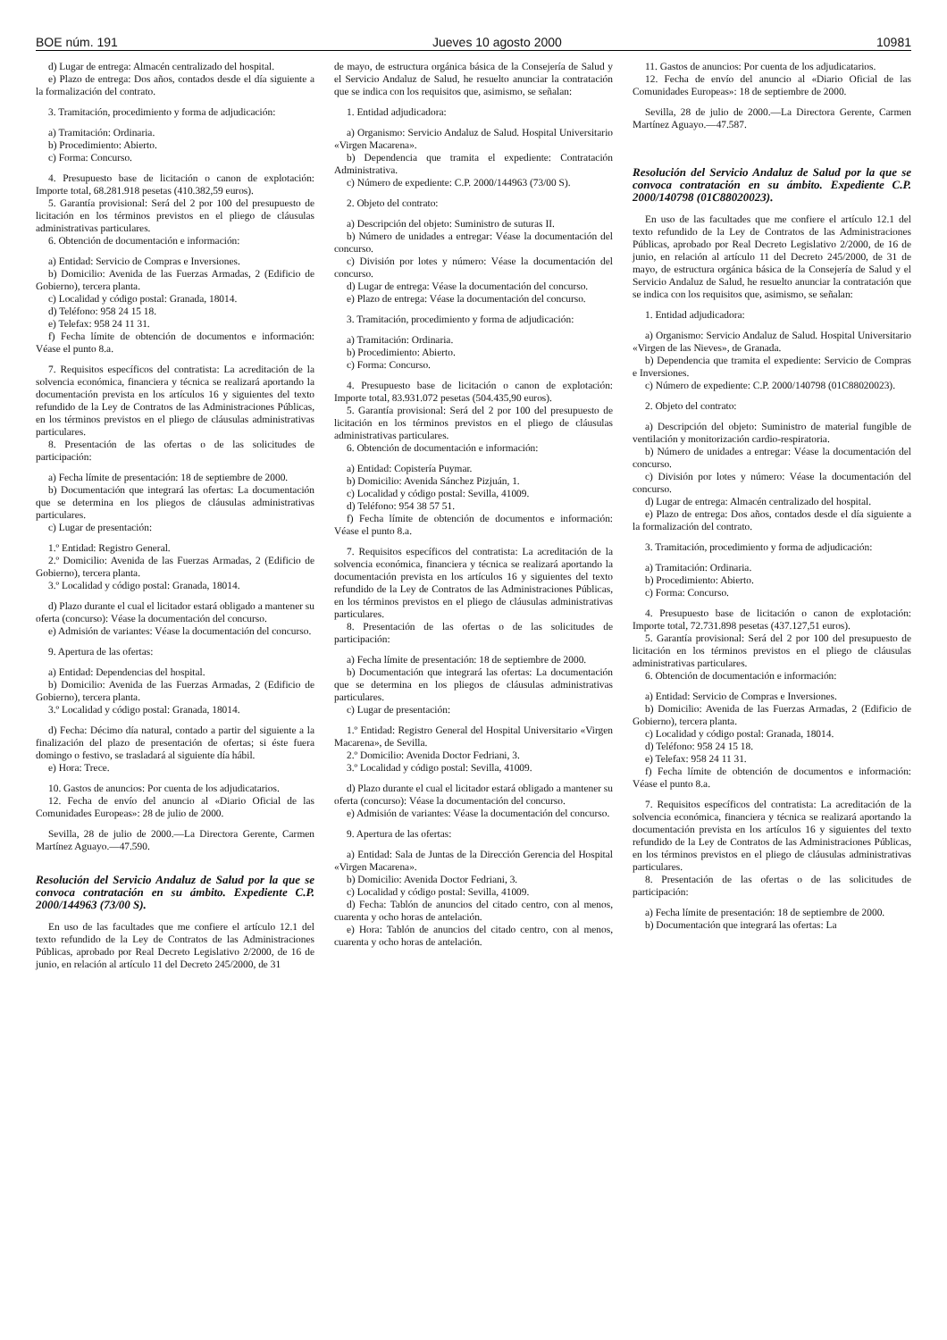BOE núm. 191 Jueves 10 agosto 2000 10981
d) Lugar de entrega: Almacén centralizado del hospital.
e) Plazo de entrega: Dos años, contados desde el día siguiente a la formalización del contrato.
3. Tramitación, procedimiento y forma de adjudicación:
a) Tramitación: Ordinaria.
b) Procedimiento: Abierto.
c) Forma: Concurso.
4. Presupuesto base de licitación o canon de explotación: Importe total, 68.281.918 pesetas (410.382,59 euros).
5. Garantía provisional: Será del 2 por 100 del presupuesto de licitación en los términos previstos en el pliego de cláusulas administrativas particulares.
6. Obtención de documentación e información:
a) Entidad: Servicio de Compras e Inversiones.
b) Domicilio: Avenida de las Fuerzas Armadas, 2 (Edificio de Gobierno), tercera planta.
c) Localidad y código postal: Granada, 18014.
d) Teléfono: 958 24 15 18.
e) Telefax: 958 24 11 31.
f) Fecha límite de obtención de documentos e información: Véase el punto 8.a.
7. Requisitos específicos del contratista: La acreditación de la solvencia económica, financiera y técnica se realizará aportando la documentación prevista en los artículos 16 y siguientes del texto refundido de la Ley de Contratos de las Administraciones Públicas, en los términos previstos en el pliego de cláusulas administrativas particulares.
8. Presentación de las ofertas o de las solicitudes de participación:
a) Fecha límite de presentación: 18 de septiembre de 2000.
b) Documentación que integrará las ofertas: La documentación que se determina en los pliegos de cláusulas administrativas particulares.
c) Lugar de presentación:
1.º Entidad: Registro General.
2.º Domicilio: Avenida de las Fuerzas Armadas, 2 (Edificio de Gobierno), tercera planta.
3.º Localidad y código postal: Granada, 18014.
d) Plazo durante el cual el licitador estará obligado a mantener su oferta (concurso): Véase la documentación del concurso.
e) Admisión de variantes: Véase la documentación del concurso.
9. Apertura de las ofertas:
a) Entidad: Dependencias del hospital.
b) Domicilio: Avenida de las Fuerzas Armadas, 2 (Edificio de Gobierno), tercera planta.
3.º Localidad y código postal: Granada, 18014.
d) Fecha: Décimo día natural, contado a partir del siguiente a la finalización del plazo de presentación de ofertas; si éste fuera domingo o festivo, se trasladará al siguiente día hábil.
e) Hora: Trece.
10. Gastos de anuncios: Por cuenta de los adjudicatarios.
12. Fecha de envío del anuncio al «Diario Oficial de las Comunidades Europeas»: 28 de julio de 2000.
Sevilla, 28 de julio de 2000.—La Directora Gerente, Carmen Martínez Aguayo.—47.590.
Resolución del Servicio Andaluz de Salud por la que se convoca contratación en su ámbito. Expediente C.P. 2000/144963 (73/00 S).
En uso de las facultades que me confiere el artículo 12.1 del texto refundido de la Ley de Contratos de las Administraciones Públicas, aprobado por Real Decreto Legislativo 2/2000, de 16 de junio, en relación al artículo 11 del Decreto 245/2000, de 31
de mayo, de estructura orgánica básica de la Consejería de Salud y el Servicio Andaluz de Salud, he resuelto anunciar la contratación que se indica con los requisitos que, asimismo, se señalan:
1. Entidad adjudicadora:
a) Organismo: Servicio Andaluz de Salud. Hospital Universitario «Virgen Macarena».
b) Dependencia que tramita el expediente: Contratación Administrativa.
c) Número de expediente: C.P. 2000/144963 (73/00 S).
2. Objeto del contrato:
a) Descripción del objeto: Suministro de suturas II.
b) Número de unidades a entregar: Véase la documentación del concurso.
c) División por lotes y número: Véase la documentación del concurso.
d) Lugar de entrega: Véase la documentación del concurso.
e) Plazo de entrega: Véase la documentación del concurso.
3. Tramitación, procedimiento y forma de adjudicación:
a) Tramitación: Ordinaria.
b) Procedimiento: Abierto.
c) Forma: Concurso.
4. Presupuesto base de licitación o canon de explotación: Importe total, 83.931.072 pesetas (504.435,90 euros).
5. Garantía provisional: Será del 2 por 100 del presupuesto de licitación en los términos previstos en el pliego de cláusulas administrativas particulares.
6. Obtención de documentación e información:
a) Entidad: Copistería Puymar.
b) Domicilio: Avenida Sánchez Pizjuán, 1.
c) Localidad y código postal: Sevilla, 41009.
d) Teléfono: 954 38 57 51.
f) Fecha límite de obtención de documentos e información: Véase el punto 8.a.
7. Requisitos específicos del contratista: La acreditación de la solvencia económica, financiera y técnica se realizará aportando la documentación prevista en los artículos 16 y siguientes del texto refundido de la Ley de Contratos de las Administraciones Públicas, en los términos previstos en el pliego de cláusulas administrativas particulares.
8. Presentación de las ofertas o de las solicitudes de participación:
a) Fecha límite de presentación: 18 de septiembre de 2000.
b) Documentación que integrará las ofertas: La documentación que se determina en los pliegos de cláusulas administrativas particulares.
c) Lugar de presentación:
1.º Entidad: Registro General del Hospital Universitario «Virgen Macarena», de Sevilla.
2.º Domicilio: Avenida Doctor Fedriani, 3.
3.º Localidad y código postal: Sevilla, 41009.
d) Plazo durante el cual el licitador estará obligado a mantener su oferta (concurso): Véase la documentación del concurso.
e) Admisión de variantes: Véase la documentación del concurso.
9. Apertura de las ofertas:
a) Entidad: Sala de Juntas de la Dirección Gerencia del Hospital «Virgen Macarena».
b) Domicilio: Avenida Doctor Fedriani, 3.
c) Localidad y código postal: Sevilla, 41009.
d) Fecha: Tablón de anuncios del citado centro, con al menos, cuarenta y ocho horas de antelación.
e) Hora: Tablón de anuncios del citado centro, con al menos, cuarenta y ocho horas de antelación.
11. Gastos de anuncios: Por cuenta de los adjudicatarios.
12. Fecha de envío del anuncio al «Diario Oficial de las Comunidades Europeas»: 18 de septiembre de 2000.
Sevilla, 28 de julio de 2000.—La Directora Gerente, Carmen Martínez Aguayo.—47.587.
Resolución del Servicio Andaluz de Salud por la que se convoca contratación en su ámbito. Expediente C.P. 2000/140798 (01C88020023).
En uso de las facultades que me confiere el artículo 12.1 del texto refundido de la Ley de Contratos de las Administraciones Públicas, aprobado por Real Decreto Legislativo 2/2000, de 16 de junio, en relación al artículo 11 del Decreto 245/2000, de 31 de mayo, de estructura orgánica básica de la Consejería de Salud y el Servicio Andaluz de Salud, he resuelto anunciar la contratación que se indica con los requisitos que, asimismo, se señalan:
1. Entidad adjudicadora:
a) Organismo: Servicio Andaluz de Salud. Hospital Universitario «Virgen de las Nieves», de Granada.
b) Dependencia que tramita el expediente: Servicio de Compras e Inversiones.
c) Número de expediente: C.P. 2000/140798 (01C88020023).
2. Objeto del contrato:
a) Descripción del objeto: Suministro de material fungible de ventilación y monitorización cardio-respiratoria.
b) Número de unidades a entregar: Véase la documentación del concurso.
c) División por lotes y número: Véase la documentación del concurso.
d) Lugar de entrega: Almacén centralizado del hospital.
e) Plazo de entrega: Dos años, contados desde el día siguiente a la formalización del contrato.
3. Tramitación, procedimiento y forma de adjudicación:
a) Tramitación: Ordinaria.
b) Procedimiento: Abierto.
c) Forma: Concurso.
4. Presupuesto base de licitación o canon de explotación: Importe total, 72.731.898 pesetas (437.127,51 euros).
5. Garantía provisional: Será del 2 por 100 del presupuesto de licitación en los términos previstos en el pliego de cláusulas administrativas particulares.
6. Obtención de documentación e información:
a) Entidad: Servicio de Compras e Inversiones.
b) Domicilio: Avenida de las Fuerzas Armadas, 2 (Edificio de Gobierno), tercera planta.
c) Localidad y código postal: Granada, 18014.
d) Teléfono: 958 24 15 18.
e) Telefax: 958 24 11 31.
f) Fecha límite de obtención de documentos e información: Véase el punto 8.a.
7. Requisitos específicos del contratista: La acreditación de la solvencia económica, financiera y técnica se realizará aportando la documentación prevista en los artículos 16 y siguientes del texto refundido de la Ley de Contratos de las Administraciones Públicas, en los términos previstos en el pliego de cláusulas administrativas particulares.
8. Presentación de las ofertas o de las solicitudes de participación:
a) Fecha límite de presentación: 18 de septiembre de 2000.
b) Documentación que integrará las ofertas: La